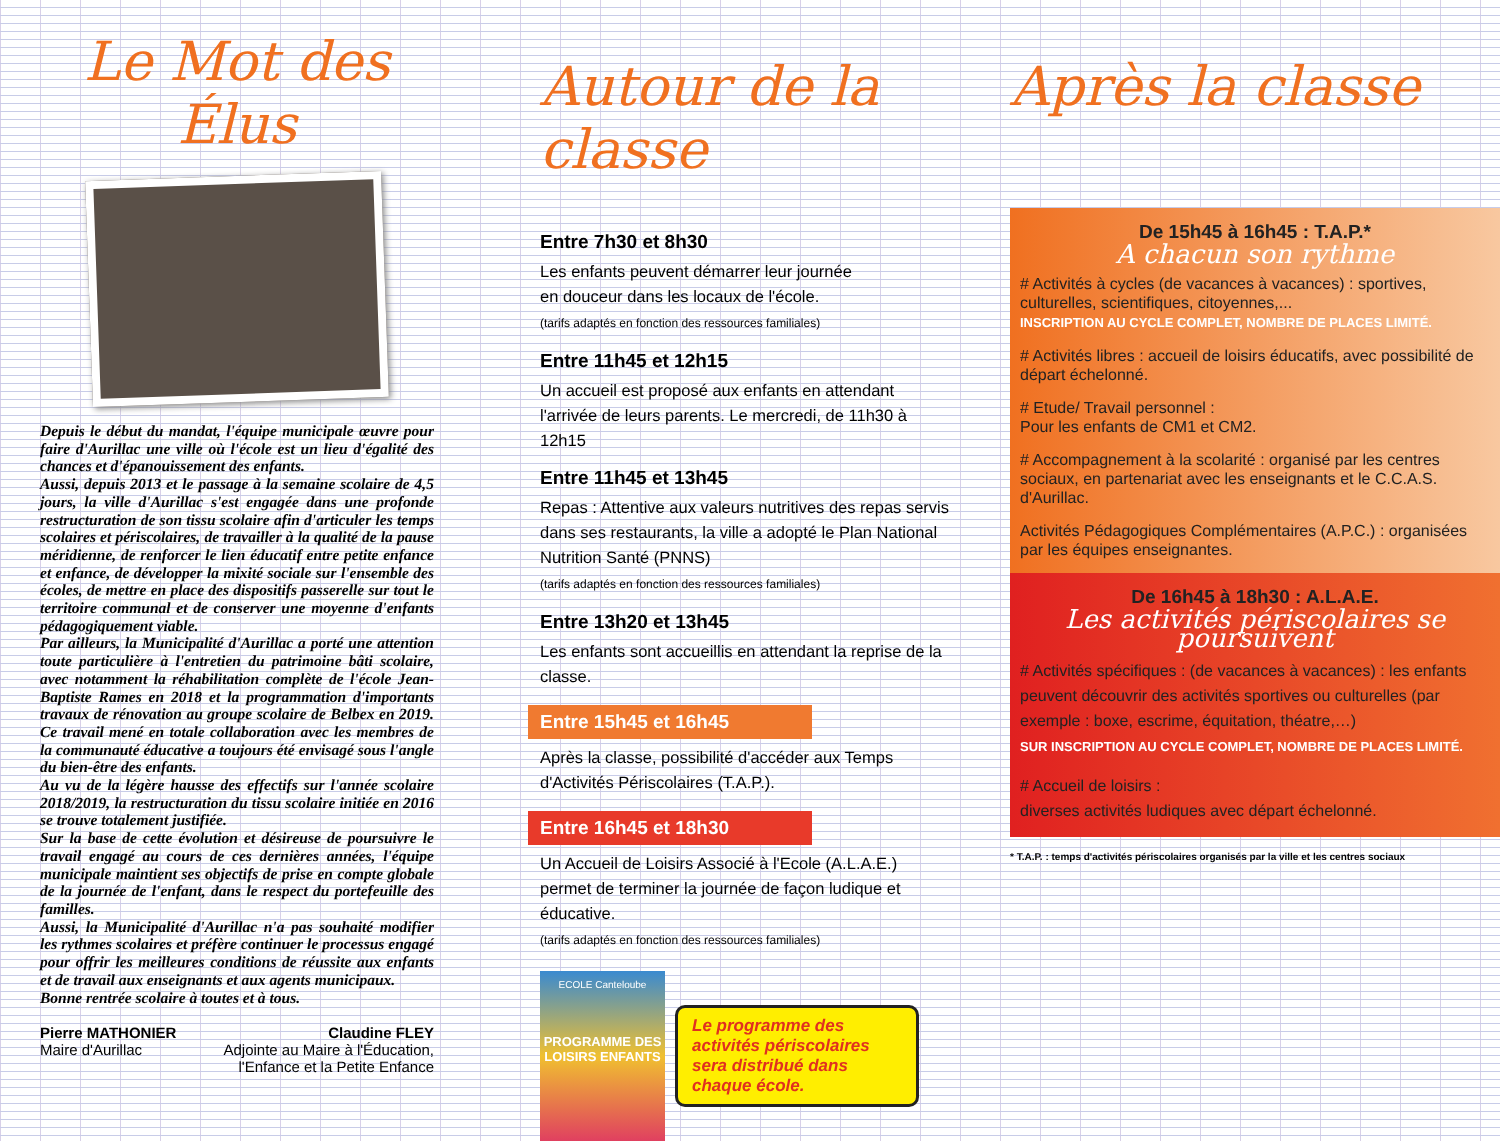Le Mot des Élus
Depuis le début du mandat, l'équipe municipale œuvre pour faire d'Aurillac une ville où l'école est un lieu d'égalité des chances et d'épanouissement des enfants.
Aussi, depuis 2013 et le passage à la semaine scolaire de 4,5 jours, la ville d'Aurillac s'est engagée dans une profonde restructuration de son tissu scolaire afin d'articuler les temps scolaires et périscolaires, de travailler à la qualité de la pause méridienne, de renforcer le lien éducatif entre petite enfance et enfance, de développer la mixité sociale sur l'ensemble des écoles, de mettre en place des dispositifs passerelle sur tout le territoire communal et de conserver une moyenne d'enfants pédagogiquement viable.
Par ailleurs, la Municipalité d'Aurillac a porté une attention toute particulière à l'entretien du patrimoine bâti scolaire, avec notamment la réhabilitation complète de l'école Jean-Baptiste Rames en 2018 et la programmation d'importants travaux de rénovation au groupe scolaire de Belbex en 2019. Ce travail mené en totale collaboration avec les membres de la communauté éducative a toujours été envisagé sous l'angle du bien-être des enfants.
Au vu de la légère hausse des effectifs sur l'année scolaire 2018/2019, la restructuration du tissu scolaire initiée en 2016 se trouve totalement justifiée.
Sur la base de cette évolution et désireuse de poursuivre le travail engagé au cours de ces dernières années, l'équipe municipale maintient ses objectifs de prise en compte globale de la journée de l'enfant, dans le respect du portefeuille des familles.
Aussi, la Municipalité d'Aurillac n'a pas souhaité modifier les rythmes scolaires et préfère continuer le processus engagé pour offrir les meilleures conditions de réussite aux enfants et de travail aux enseignants et aux agents municipaux.
Bonne rentrée scolaire à toutes et à tous.
Pierre MATHONIER
Maire d'Aurillac
Claudine FLEY
Adjointe au Maire à l'Éducation,
l'Enfance et la Petite Enfance
Autour de la classe
Entre 7h30 et 8h30
Les enfants peuvent démarrer leur journée
en douceur dans les locaux de l'école.
(tarifs adaptés en fonction des ressources familiales)
Entre 11h45 et 12h15
Un accueil est proposé aux enfants en attendant l'arrivée de leurs parents. Le mercredi, de 11h30 à 12h15
Entre 11h45 et 13h45
Repas : Attentive aux valeurs nutritives des repas servis dans ses restaurants, la ville a adopté le Plan National Nutrition Santé (PNNS)
(tarifs adaptés en fonction des ressources familiales)
Entre 13h20 et 13h45
Les enfants sont accueillis en attendant la reprise de la classe.
Entre 15h45 et 16h45
Après la classe, possibilité d'accéder aux Temps d'Activités Périscolaires (T.A.P.).
Entre 16h45 et 18h30
Un Accueil de Loisirs Associé à l'Ecole (A.L.A.E.) permet de terminer la journée de façon ludique et éducative.
(tarifs adaptés en fonction des ressources familiales)
ECOLE Canteloube
PROGRAMME DES LOISIRS ENFANTS
Le programme des activités périscolaires sera distribué dans chaque école.
Après la classe
De 15h45 à 16h45 : T.A.P.*
A chacun son rythme
# Activités à cycles (de vacances à vacances) : sportives, culturelles, scientifiques, citoyennes,...
INSCRIPTION AU CYCLE COMPLET, NOMBRE DE PLACES LIMITÉ.
# Activités libres : accueil de loisirs éducatifs, avec possibilité de départ échelonné.
# Etude/ Travail personnel :
Pour les enfants de CM1 et CM2.
# Accompagnement à la scolarité : organisé par les centres sociaux, en partenariat avec les enseignants et le C.C.A.S. d'Aurillac.
Activités Pédagogiques Complémentaires (A.P.C.) : organisées par les équipes enseignantes.
De 16h45 à 18h30 : A.L.A.E.
Les activités périscolaires se poursuivent
# Activités spécifiques : (de vacances à vacances) : les enfants peuvent découvrir des activités sportives ou culturelles (par exemple : boxe, escrime, équitation, théatre,…)
SUR INSCRIPTION AU CYCLE COMPLET, NOMBRE DE PLACES LIMITÉ.
# Accueil de loisirs :
diverses activités ludiques avec départ échelonné.
* T.A.P. : temps d'activités périscolaires organisés par la ville et les centres sociaux